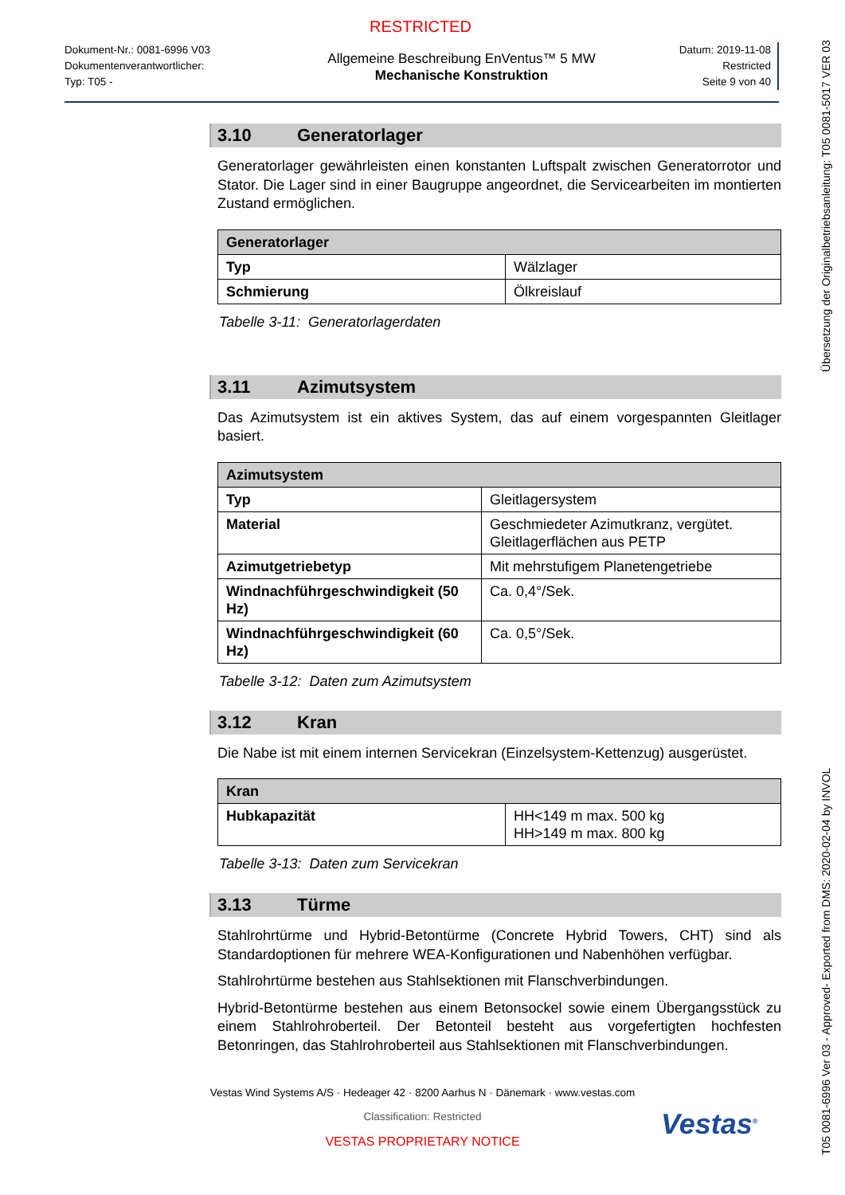RESTRICTED
Dokument-Nr.: 0081-6996 V03
Dokumentenverantwortlicher:
Typ: T05 -
Allgemeine Beschreibung EnVentus™ 5 MW
Mechanische Konstruktion
Datum: 2019-11-08
Restricted
Seite 9 von 40
3.10 Generatorlager
Generatorlager gewährleisten einen konstanten Luftspalt zwischen Generatorrotor und Stator. Die Lager sind in einer Baugruppe angeordnet, die Servicearbeiten im montierten Zustand ermöglichen.
| Generatorlager | |
| --- | --- |
| Typ | Wälzlager |
| Schmierung | Ölkreislauf |
Tabelle 3-11: Generatorlagerdaten
3.11 Azimutsystem
Das Azimutsystem ist ein aktives System, das auf einem vorgespannten Gleitlager basiert.
| Azimutsystem | |
| --- | --- |
| Typ | Gleitlagersystem |
| Material | Geschmiedeter Azimutkranz, vergütet. Gleitlagerflächen aus PETP |
| Azimutgetriebetyp | Mit mehrstufigem Planetengetriebe |
| Windnachführgeschwindigkeit (50 Hz) | Ca. 0,4°/Sek. |
| Windnachführgeschwindigkeit (60 Hz) | Ca. 0,5°/Sek. |
Tabelle 3-12: Daten zum Azimutsystem
3.12 Kran
Die Nabe ist mit einem internen Servicekran (Einzelsystem-Kettenzug) ausgerüstet.
| Kran | |
| --- | --- |
| Hubkapazität | HH<149 m max. 500 kg HH>149 m max. 800 kg |
Tabelle 3-13: Daten zum Servicekran
3.13 Türme
Stahlrohrtürme und Hybrid-Betontürme (Concrete Hybrid Towers, CHT) sind als Standardoptionen für mehrere WEA-Konfigurationen und Nabenhöhen verfügbar.
Stahlrohrtürme bestehen aus Stahlsektionen mit Flanschverbindungen.
Hybrid-Betontürme bestehen aus einem Betonsockel sowie einem Übergangsstück zu einem Stahlrohroberteil. Der Betonteil besteht aus vorgefertigten hochfesten Betonringen, das Stahlrohroberteil aus Stahlsektionen mit Flanschverbindungen.
Vestas<sup>®</sup>
Vestas Wind Systems A/S · Hedeager 42 · 8200 Aarhus N · Dänemark · www.vestas.com
Classification: Restricted
VESTAS PROPRIETARY NOTICE
T05 0081-6996 Ver 03 - Approved- Exported from DMS: 2020-02-04 by INVOL Übersetzung der Originalbetriebsanleitung: T05 0081-5017 VER 03